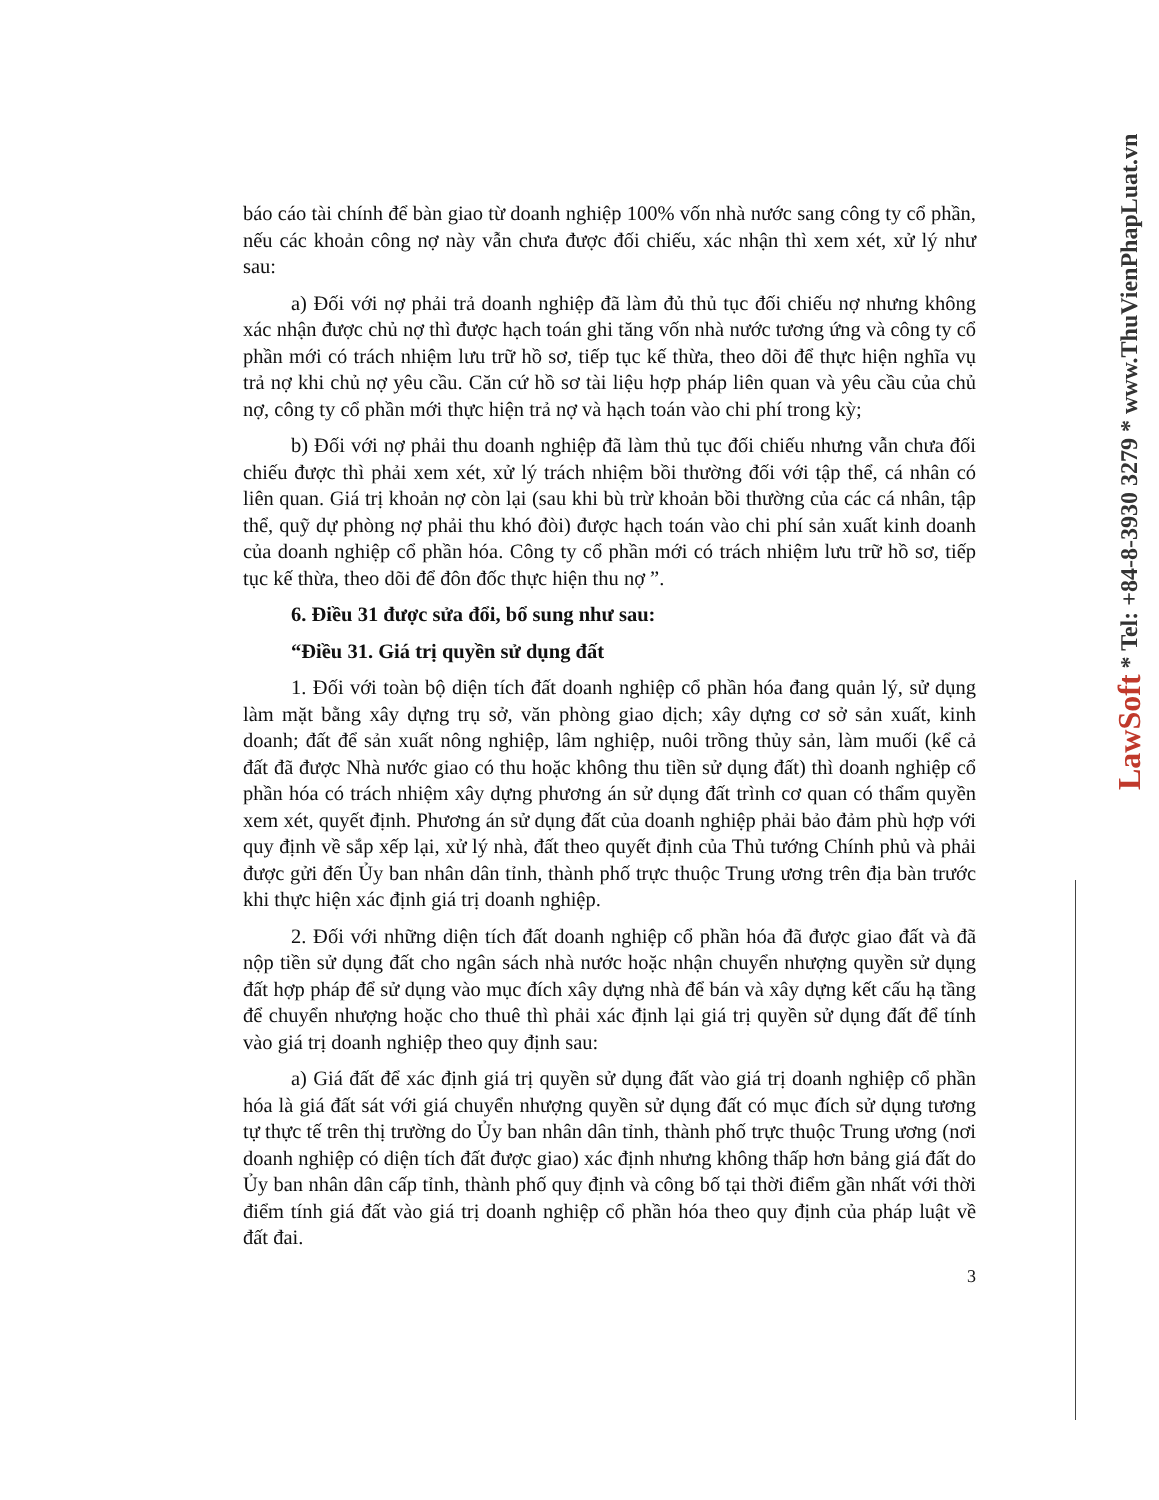LawSoft * Tel: +84-8-3930 3279 * www.ThuVienPhapLuat.vn
báo cáo tài chính để bàn giao từ doanh nghiệp 100% vốn nhà nước sang công ty cổ phần, nếu các khoản công nợ này vẫn chưa được đối chiếu, xác nhận thì xem xét, xử lý như sau:
a) Đối với nợ phải trả doanh nghiệp đã làm đủ thủ tục đối chiếu nợ nhưng không xác nhận được chủ nợ thì được hạch toán ghi tăng vốn nhà nước tương ứng và công ty cổ phần mới có trách nhiệm lưu trữ hồ sơ, tiếp tục kế thừa, theo dõi để thực hiện nghĩa vụ trả nợ khi chủ nợ yêu cầu. Căn cứ hồ sơ tài liệu hợp pháp liên quan và yêu cầu của chủ nợ, công ty cổ phần mới thực hiện trả nợ và hạch toán vào chi phí trong kỳ;
b) Đối với nợ phải thu doanh nghiệp đã làm thủ tục đối chiếu nhưng vẫn chưa đối chiếu được thì phải xem xét, xử lý trách nhiệm bồi thường đối với tập thể, cá nhân có liên quan. Giá trị khoản nợ còn lại (sau khi bù trừ khoản bồi thường của các cá nhân, tập thể, quỹ dự phòng nợ phải thu khó đòi) được hạch toán vào chi phí sản xuất kinh doanh của doanh nghiệp cổ phần hóa. Công ty cổ phần mới có trách nhiệm lưu trữ hồ sơ, tiếp tục kế thừa, theo dõi để đôn đốc thực hiện thu nợ ”.
6. Điều 31 được sửa đổi, bổ sung như sau:
“Điều 31. Giá trị quyền sử dụng đất
1. Đối với toàn bộ diện tích đất doanh nghiệp cổ phần hóa đang quản lý, sử dụng làm mặt bằng xây dựng trụ sở, văn phòng giao dịch; xây dựng cơ sở sản xuất, kinh doanh; đất để sản xuất nông nghiệp, lâm nghiệp, nuôi trồng thủy sản, làm muối (kể cả đất đã được Nhà nước giao có thu hoặc không thu tiền sử dụng đất) thì doanh nghiệp cổ phần hóa có trách nhiệm xây dựng phương án sử dụng đất trình cơ quan có thẩm quyền xem xét, quyết định. Phương án sử dụng đất của doanh nghiệp phải bảo đảm phù hợp với quy định về sắp xếp lại, xử lý nhà, đất theo quyết định của Thủ tướng Chính phủ và phải được gửi đến Ủy ban nhân dân tỉnh, thành phố trực thuộc Trung ương trên địa bàn trước khi thực hiện xác định giá trị doanh nghiệp.
2. Đối với những diện tích đất doanh nghiệp cổ phần hóa đã được giao đất và đã nộp tiền sử dụng đất cho ngân sách nhà nước hoặc nhận chuyển nhượng quyền sử dụng đất hợp pháp để sử dụng vào mục đích xây dựng nhà để bán và xây dựng kết cấu hạ tầng để chuyển nhượng hoặc cho thuê thì phải xác định lại giá trị quyền sử dụng đất để tính vào giá trị doanh nghiệp theo quy định sau:
a) Giá đất để xác định giá trị quyền sử dụng đất vào giá trị doanh nghiệp cổ phần hóa là giá đất sát với giá chuyển nhượng quyền sử dụng đất có mục đích sử dụng tương tự thực tế trên thị trường do Ủy ban nhân dân tỉnh, thành phố trực thuộc Trung ương (nơi doanh nghiệp có diện tích đất được giao) xác định nhưng không thấp hơn bảng giá đất do Ủy ban nhân dân cấp tỉnh, thành phố quy định và công bố tại thời điểm gần nhất với thời điểm tính giá đất vào giá trị doanh nghiệp cổ phần hóa theo quy định của pháp luật về đất đai.
3